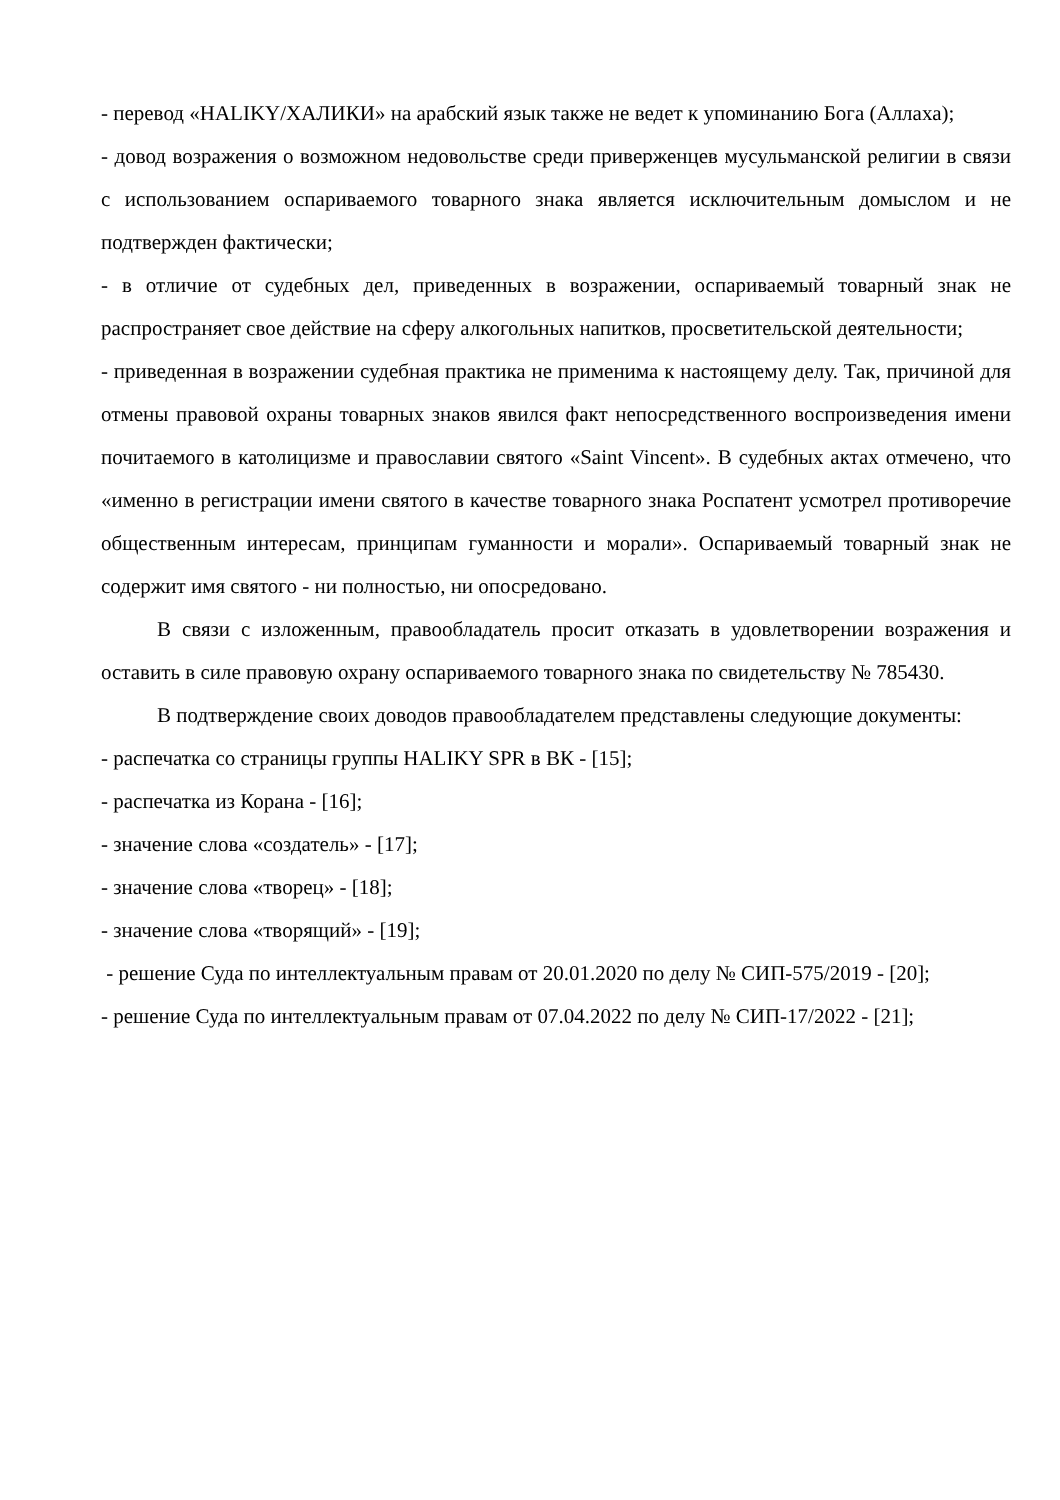- перевод «HALIKY/ХАЛИКИ» на арабский язык также не ведет к упоминанию Бога (Аллаха);
- довод возражения о возможном недовольстве среди приверженцев мусульманской религии в связи с использованием оспариваемого товарного знака является исключительным домыслом и не подтвержден фактически;
- в отличие от судебных дел, приведенных в возражении, оспариваемый товарный знак не распространяет свое действие на сферу алкогольных напитков, просветительской деятельности;
- приведенная в возражении судебная практика не применима к настоящему делу. Так, причиной для отмены правовой охраны товарных знаков явился факт непосредственного воспроизведения имени почитаемого в католицизме и православии святого «Saint Vincent». В судебных актах отмечено, что «именно в регистрации имени святого в качестве товарного знака Роспатент усмотрел противоречие общественным интересам, принципам гуманности и морали». Оспариваемый товарный знак не содержит имя святого - ни полностью, ни опосредовано.
В связи с изложенным, правообладатель просит отказать в удовлетворении возражения и оставить в силе правовую охрану оспариваемого товарного знака по свидетельству № 785430.
В подтверждение своих доводов правообладателем представлены следующие документы:
- распечатка со страницы группы HALIKY SPR в ВК - [15];
- распечатка из Корана - [16];
- значение слова «создатель» - [17];
- значение слова «творец» - [18];
- значение слова «творящий» - [19];
- решение Суда по интеллектуальным правам от 20.01.2020 по делу № СИП-575/2019 - [20];
- решение Суда по интеллектуальным правам от 07.04.2022 по делу № СИП-17/2022 - [21];